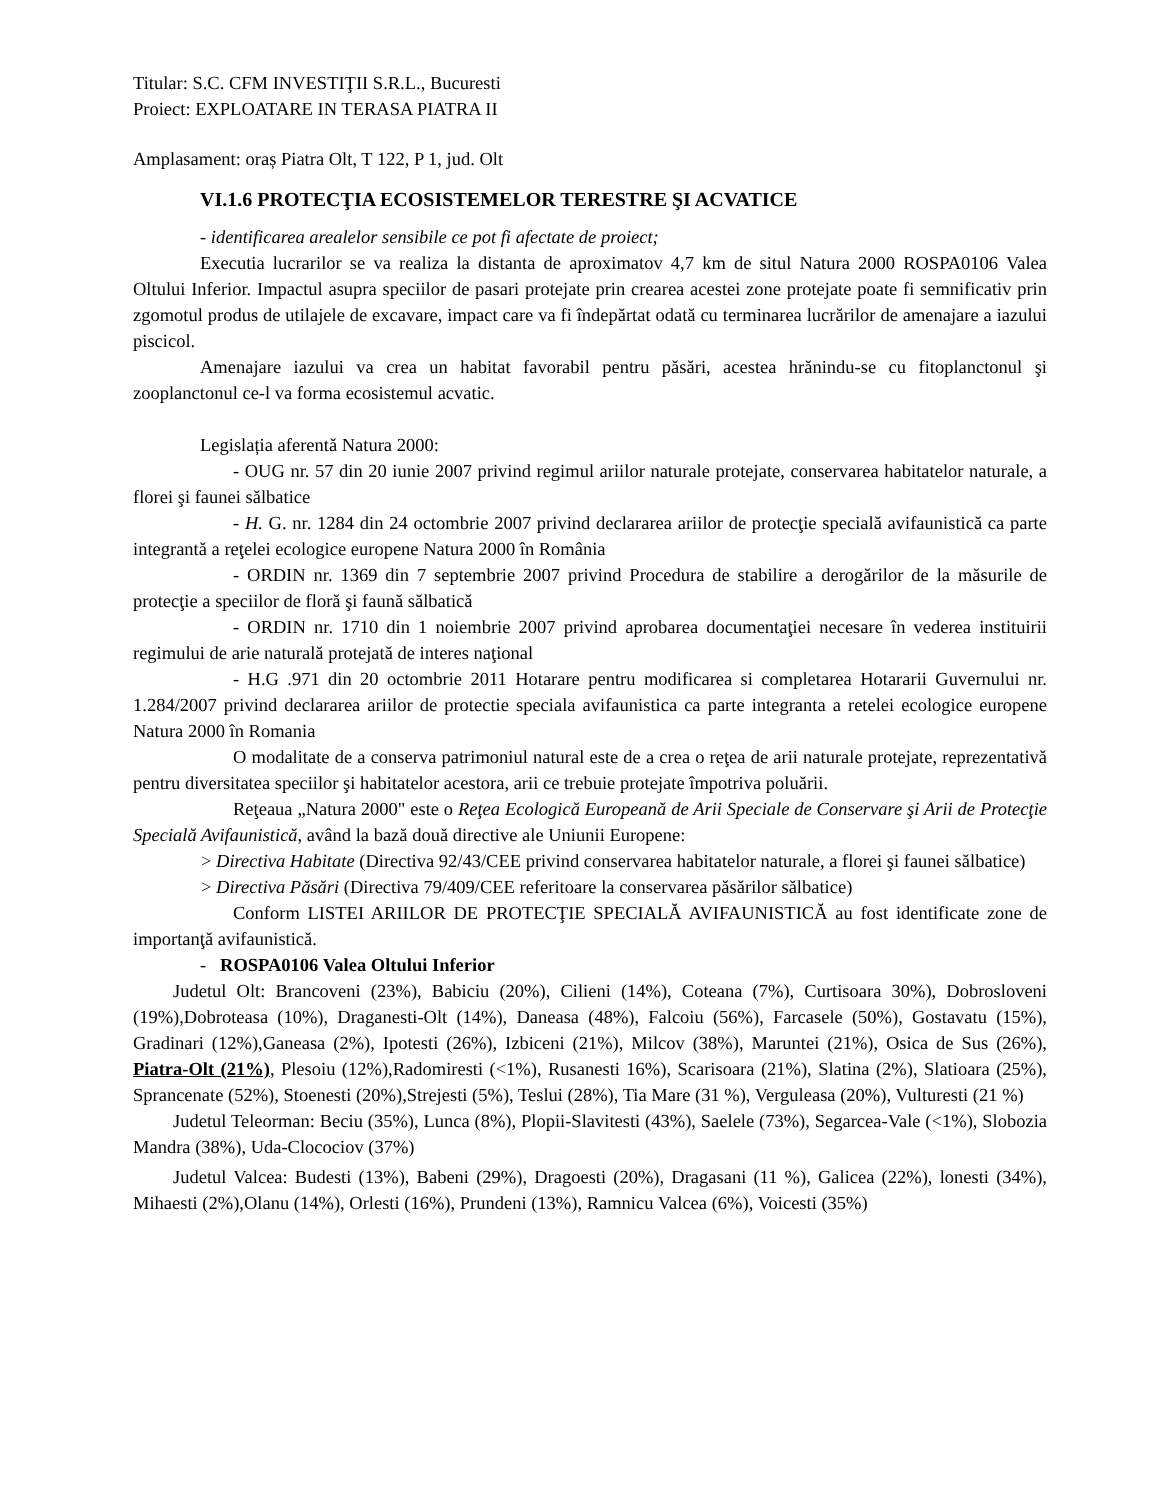Titular: S.C. CFM INVESTIŢII S.R.L., Bucuresti
Proiect: EXPLOATARE IN TERASA PIATRA II
Amplasament: oraș Piatra Olt, T 122, P 1, jud. Olt
VI.1.6 PROTECŢIA ECOSISTEMELOR TERESTRE ŞI ACVATICE
- identificarea arealelor sensibile ce pot fi afectate de proiect;
Executia lucrarilor se va realiza la distanta de aproximatov 4,7 km de situl Natura 2000 ROSPA0106 Valea Oltului Inferior. Impactul asupra speciilor de pasari protejate prin crearea acestei zone protejate poate fi semnificativ prin zgomotul produs de utilajele de excavare, impact care va fi îndepărtat odată cu terminarea lucrărilor de amenajare a iazului piscicol.
Amenajare iazului va crea un habitat favorabil pentru păsări, acestea hrănindu-se cu fitoplanctonul şi zooplanctonul ce-l va forma ecosistemul acvatic.
Legislația aferentă Natura 2000:
- OUG nr. 57 din 20 iunie 2007 privind regimul ariilor naturale protejate, conservarea habitatelor naturale, a florei şi faunei sălbatice
- H. G. nr. 1284 din 24 octombrie 2007 privind declararea ariilor de protecţie specială avifaunistică ca parte integrantă a reţelei ecologice europene Natura 2000 în România
- ORDIN nr. 1369 din 7 septembrie 2007 privind Procedura de stabilire a derogărilor de la măsurile de protecţie a speciilor de floră şi faună sălbatică
- ORDIN nr. 1710 din 1 noiembrie 2007 privind aprobarea documentaţiei necesare în vederea instituirii regimului de arie naturală protejată de interes naţional
- H.G .971 din 20 octombrie 2011 Hotarare pentru modificarea si completarea Hotararii Guvernului nr. 1.284/2007 privind declararea ariilor de protectie speciala avifaunistica ca parte integranta a retelei ecologice europene Natura 2000 în Romania
O modalitate de a conserva patrimoniul natural este de a crea o reţea de arii naturale protejate, reprezentativă pentru diversitatea speciilor şi habitatelor acestora, arii ce trebuie protejate împotriva poluării.
Reţeaua „Natura 2000" este o Reţea Ecologică Europeană de Arii Speciale de Conservare şi Arii de Protecţie Specială Avifaunistică, având la bază două directive ale Uniunii Europene:
> Directiva Habitate (Directiva 92/43/CEE privind conservarea habitatelor naturale, a florei şi faunei sălbatice)
> Directiva Păsări (Directiva 79/409/CEE referitoare la conservarea păsărilor sălbatice)
Conform LISTEI ARIILOR DE PROTECŢIE SPECIALĂ AVIFAUNISTICĂ au fost identificate zone de importanţă avifaunistică.
- ROSPA0106 Valea Oltului Inferior
Judetul Olt: Brancoveni (23%), Babiciu (20%), Cilieni (14%), Coteana (7%), Curtisoara 30%), Dobrosloveni (19%),Dobroteasa (10%), Draganesti-Olt (14%), Daneasa (48%), Falcoiu (56%), Farcasele (50%), Gostavatu (15%), Gradinari (12%),Ganeasa (2%), Ipotesti (26%), Izbiceni (21%), Milcov (38%), Maruntei (21%), Osica de Sus (26%), Piatra-Olt (21%), Plesoiu (12%),Radomiresti (<1%), Rusanesti 16%), Scarisoara (21%), Slatina (2%), Slatioara (25%), Sprancenate (52%), Stoenesti (20%),Strejesti (5%), Teslui (28%), Tia Mare (31 %), Verguleasa (20%), Vulturesti (21 %)
Judetul Teleorman: Beciu (35%), Lunca (8%), Plopii-Slavitesti (43%), Saelele (73%), Segarcea-Vale (<1%), Slobozia Mandra (38%), Uda-Clocociov (37%)
Judetul Valcea: Budesti (13%), Babeni (29%), Dragoesti (20%), Dragasani (11 %), Galicea (22%), lonesti (34%), Mihaesti (2%),Olanu (14%), Orlesti (16%), Prundeni (13%), Ramnicu Valcea (6%), Voicesti (35%)